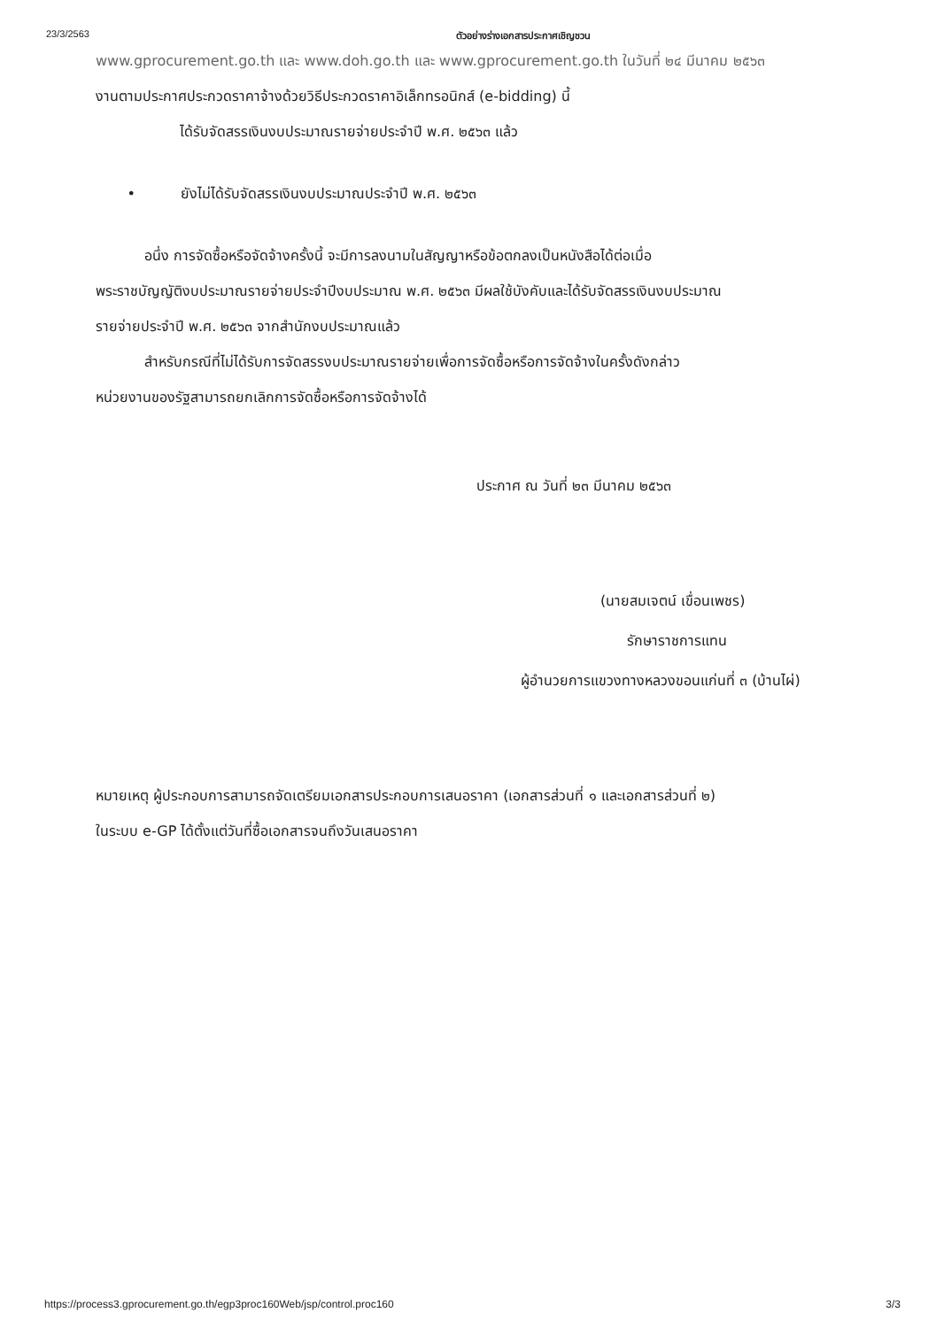23/3/2563 ตัวอย่างร่างเอกสารประกาศเชิญชวน
www.gprocurement.go.th และ www.doh.go.th และ www.gprocurement.go.th ในวันที่ ๒๔ มีนาคม ๒๕๖๓
งานตามประกาศประกวดราคาจ้างด้วยวิธีประกวดราคาอิเล็กทรอนิกส์ (e-bidding) นี้
ได้รับจัดสรรเงินงบประมาณรายจ่ายประจำปี พ.ศ. ๒๕๖๓ แล้ว
• ยังไม่ได้รับจัดสรรเงินงบประมาณประจำปี พ.ศ. ๒๕๖๓
อนึ่ง การจัดซื้อหรือจัดจ้างครั้งนี้ จะมีการลงนามในสัญญาหรือข้อตกลงเป็นหนังสือได้ต่อเมื่อ
พระราชบัญญัติงบประมาณรายจ่ายประจำปีงบประมาณ พ.ศ. ๒๕๖๓ มีผลใช้บังคับและได้รับจัดสรรเงินงบประมาณ
รายจ่ายประจำปี พ.ศ. ๒๕๖๓ จากสำนักงบประมาณแล้ว
สำหรับกรณีที่ไม่ได้รับการจัดสรรงบประมาณรายจ่ายเพื่อการจัดซื้อหรือการจัดจ้างในครั้งดังกล่าว
หน่วยงานของรัฐสามารถยกเลิกการจัดซื้อหรือการจัดจ้างได้
ประกาศ ณ วันที่ ๒๓ มีนาคม ๒๕๖๓
(นายสมเจตน์ เขื่อนเพชร)
รักษาราชการแทน
ผู้อำนวยการแขวงทางหลวงขอนแก่นที่ ๓ (บ้านไผ่)
หมายเหตุ ผู้ประกอบการสามารถจัดเตรียมเอกสารประกอบการเสนอราคา (เอกสารส่วนที่ ๑ และเอกสารส่วนที่ ๒)
ในระบบ e-GP ได้ตั้งแต่วันที่ซื้อเอกสารจนถึงวันเสนอราคา
https://process3.gprocurement.go.th/egp3proc160Web/jsp/control.proc160 3/3